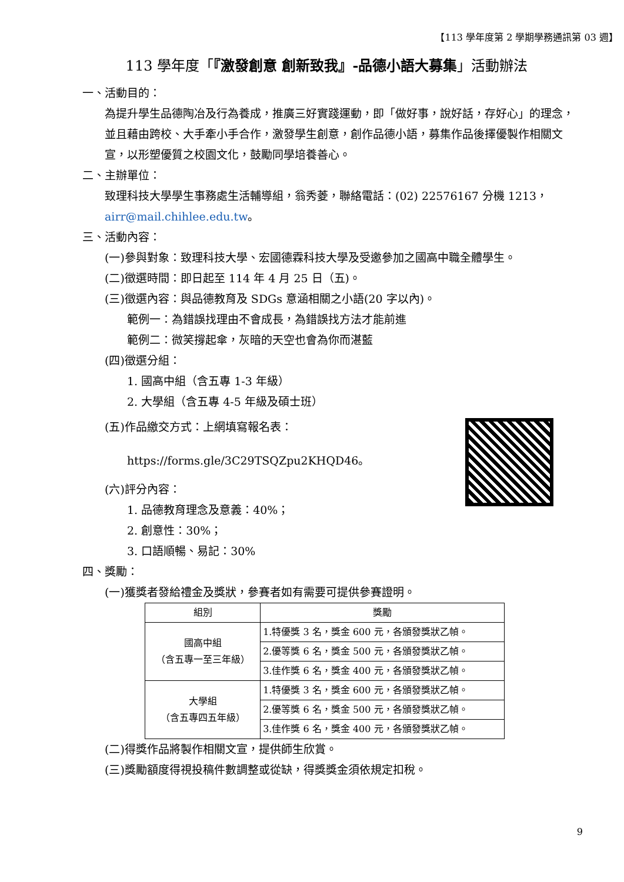【113 學年度第 2 學期學務通訊第 03 週】
113 學年度「『激發創意 創新致我』-品德小語大募集」活動辦法
一、活動目的：
為提升學生品德陶冶及行為養成，推廣三好實踐運動，即「做好事，說好話，存好心」的理念，並且藉由跨校、大手牽小手合作，激發學生創意，創作品德小語，募集作品後擇優製作相關文宣，以形塑優質之校園文化，鼓勵同學培養善心。
二、主辦單位：
致理科技大學學生事務處生活輔導組，翁秀菱，聯絡電話：(02) 22576167 分機 1213，airr@mail.chihlee.edu.tw。
三、活動內容：
(一)參與對象：致理科技大學、宏國德霖科技大學及受邀參加之國高中職全體學生。
(二)徵選時間：即日起至 114 年 4 月 25 日（五)。
(三)徵選內容：與品德教育及 SDGs 意涵相關之小語(20 字以內)。
範例一：為錯誤找理由不會成長，為錯誤找方法才能前進
範例二：微笑撐起傘，灰暗的天空也會為你而湛藍
(四)徵選分組：
1. 國高中組（含五專 1-3 年級）
2. 大學組（含五專 4-5 年級及碩士班）
(五)作品繳交方式：上網填寫報名表：
https://forms.gle/3C29TSQZpu2KHQD46。
(六)評分內容：
1. 品德教育理念及意義：40%；
2. 創意性：30%；
3. 口語順暢、易記：30%
四、獎勵：
(一)獲獎者發給禮金及獎狀，參賽者如有需要可提供參賽證明。
| 組別 | 獎勵 |
| --- | --- |
| 國高中組 （含五專一至三年級） | 1.特優獎 3 名，獎金 600 元，各頒發獎狀乙幀。 |
| | 2.優等獎 6 名，獎金 500 元，各頒發獎狀乙幀。 |
| | 3.佳作獎 6 名，獎金 400 元，各頒發獎狀乙幀。 |
| 大學組 （含五專四五年級） | 1.特優獎 3 名，獎金 600 元，各頒發獎狀乙幀。 |
| | 2.優等獎 6 名，獎金 500 元，各頒發獎狀乙幀。 |
| | 3.佳作獎 6 名，獎金 400 元，各頒發獎狀乙幀。 |
(二)得獎作品將製作相關文宣，提供師生欣賞。
(三)獎勵額度得視投稿件數調整或從缺，得獎獎金須依規定扣稅。
9